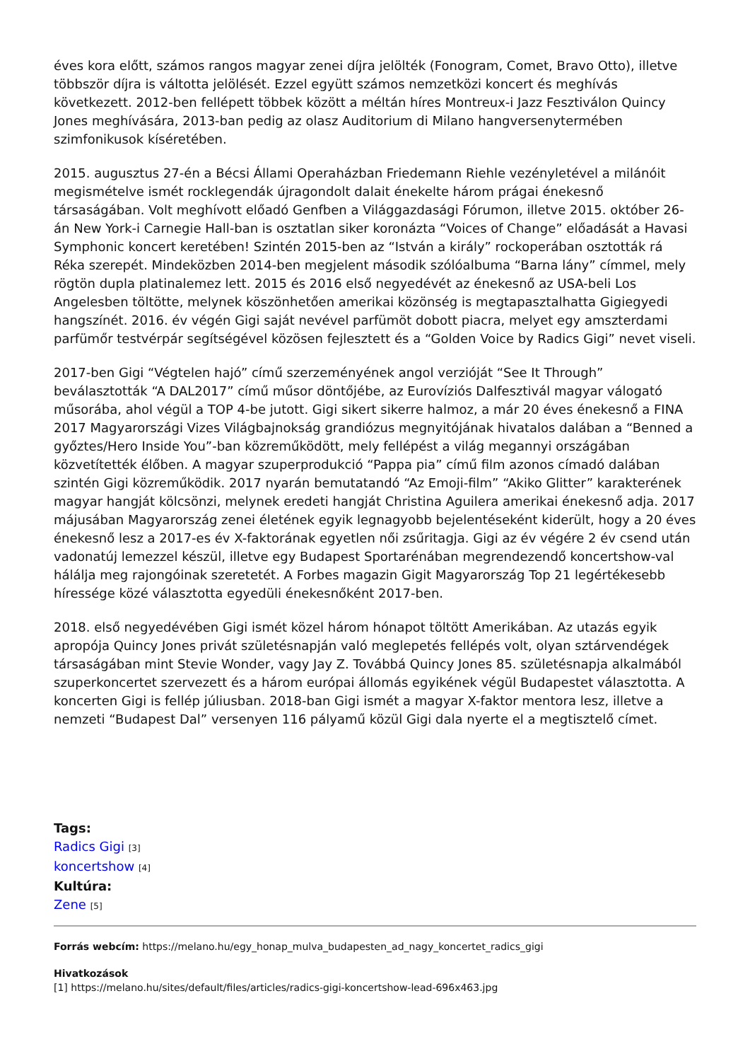éves kora előtt, számos rangos magyar zenei díjra jelölték (Fonogram, Comet, Bravo Otto), illetve többször díjra is váltotta jelölését. Ezzel együtt számos nemzetközi koncert és meghívás következett. 2012-ben fellépett többek között a méltán híres Montreux-i Jazz Fesztiválon Quincy Jones meghívására, 2013-ban pedig az olasz Auditorium di Milano hangversenytermében szimfonikusok kíséretében.
2015. augusztus 27-én a Bécsi Állami Operaházban Friedemann Riehle vezényletével a milánóit megismételve ismét rocklegendák újragondolt dalait énekelte három prágai énekesnő társaságában. Volt meghívott előadó Genfben a Világgazdasági Fórumon, illetve 2015. október 26-án New York-i Carnegie Hall-ban is osztatlan siker koronázta “Voices of Change” előadását a Havasi Symphonic koncert keretében! Szintén 2015-ben az “István a király” rockoperában osztották rá Réka szerepét. Mindeközben 2014-ben megjelent második szólóalbuma “Barna lány” címmel, mely rögtön dupla platinalemez lett. 2015 és 2016 első negyedévét az énekesnő az USA-beli Los Angelesben töltötte, melynek köszönhetően amerikai közönség is megtapasztalhatta Gigiegyedi hangszínét. 2016. év végén Gigi saját nevével parfümöt dobott piacra, melyet egy amszterdami parfümőr testvérpár segítségével közösen fejlesztett és a “Golden Voice by Radics Gigi” nevet viseli.
2017-ben Gigi “Végtelen hajó” című szerzeményének angol verzióját “See It Through” beválasztották “A DAL2017” című műsor döntőjébe, az Eurovíziós Dalfesztivál magyar válogató műsorába, ahol végül a TOP 4-be jutott. Gigi sikert sikerre halmoz, a már 20 éves énekesnő a FINA 2017 Magyarországi Vizes Világbajnokság grandiózus megnyitójának hivatalos dalában a “Benned a győztes/Hero Inside You”-ban közreműködött, mely fellépést a világ megannyi országában közvetítették élőben. A magyar szuperprodukció “Pappa pia” című film azonos címadó dalában szintén Gigi közreműködik. 2017 nyarán bemutatandó “Az Emoji-film” “Akiko Glitter” karakterének magyar hangját kölcsönzi, melynek eredeti hangját Christina Aguilera amerikai énekesnő adja. 2017 májusában Magyarország zenei életének egyik legnagyobb bejelentéseként kiderült, hogy a 20 éves énekesnő lesz a 2017-es év X-faktorának egyetlen női zsűritagja. Gigi az év végére 2 év csend után vadonatúj lemezzel készül, illetve egy Budapest Sportarénában megrendezendő koncertshow-val hálálja meg rajongóinak szeretetét. A Forbes magazin Gigit Magyarország Top 21 legértékesebb híressége közé választotta egyedüli énekesnőként 2017-ben.
2018. első negyedévében Gigi ismét közel három hónapot töltött Amerikában. Az utazás egyik apropója Quincy Jones privát születésnapján való meglepetés fellépés volt, olyan sztárvendégek társaságában mint Stevie Wonder, vagy Jay Z. Továbbá Quincy Jones 85. születésnapja alkalmából szuperkoncertet szervezett és a három európai állomás egyikének végül Budapestet választotta. A koncerten Gigi is fellép júliusban. 2018-ban Gigi ismét a magyar X-faktor mentora lesz, illetve a nemzeti “Budapest Dal” versenyen 116 pályamű közül Gigi dala nyerte el a megtisztelő címet.
Tags:
Radics Gigi [3]
koncertshow [4]
Kultúra:
Zene [5]
Forrás webcím: https://melano.hu/egy_honap_mulva_budapesten_ad_nagy_koncertet_radics_gigi
Hivatkozások
[1] https://melano.hu/sites/default/files/articles/radics-gigi-koncertshow-lead-696x463.jpg